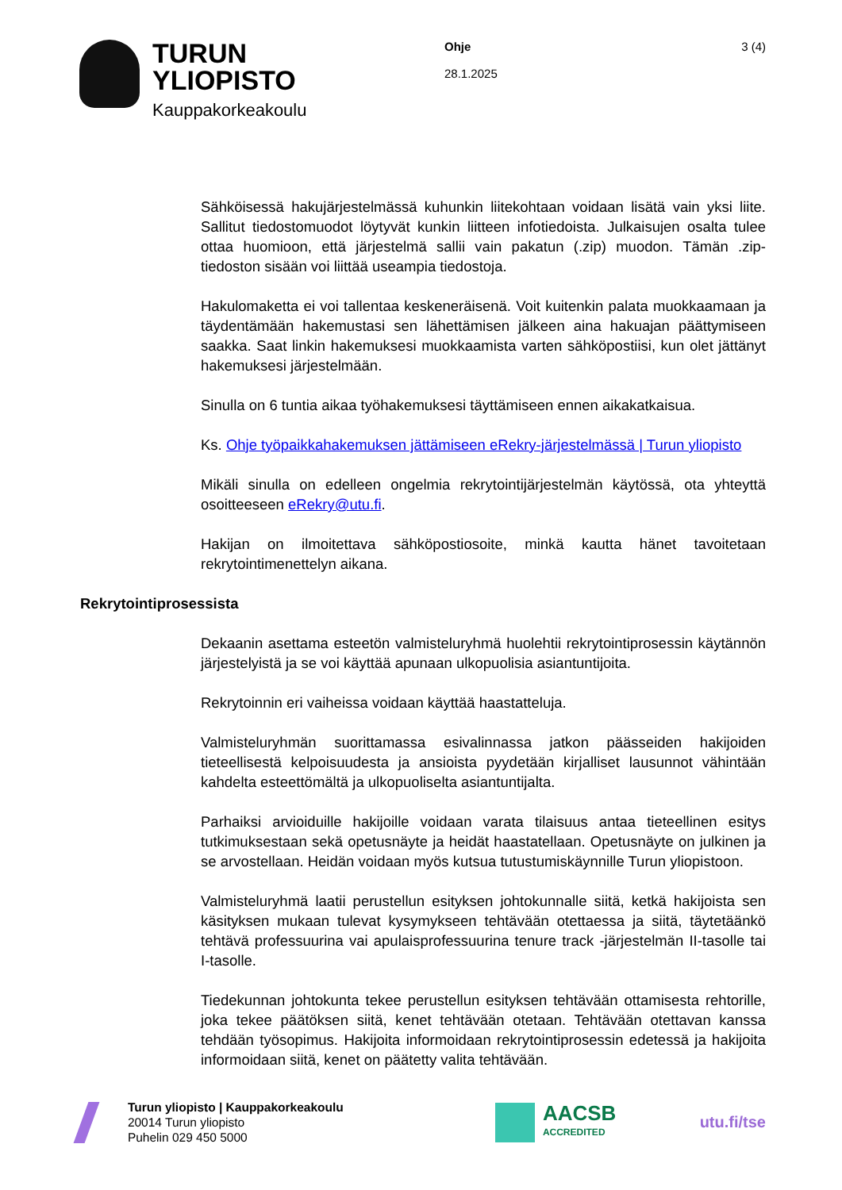TURUN
YLIOPISTO
Kauppakorkeakoulu
Ohje
28.1.2025
3 (4)
Sähköisessä hakujärjestelmässä kuhunkin liitekohtaan voidaan lisätä vain yksi liite. Sallitut tiedostomuodot löytyvät kunkin liitteen infotiedoista. Julkaisujen osalta tulee ottaa huomioon, että järjestelmä sallii vain pakatun (.zip) muodon. Tämän .zip-tiedoston sisään voi liittää useampia tiedostoja.
Hakulomaketta ei voi tallentaa keskeneräisenä. Voit kuitenkin palata muokkaamaan ja täydentämään hakemustasi sen lähettämisen jälkeen aina hakuajan päättymiseen saakka. Saat linkin hakemuksesi muokkaamista varten sähköpostiisi, kun olet jättänyt hakemuksesi järjestelmään.
Sinulla on 6 tuntia aikaa työhakemuksesi täyttämiseen ennen aikakatkaisua.
Ks. Ohje työpaikkahakemuksen jättämiseen eRekry-järjestelmässä | Turun yliopisto
Mikäli sinulla on edelleen ongelmia rekrytointijärjestelmän käytössä, ota yhteyttä osoitteeseen eRekry@utu.fi.
Hakijan on ilmoitettava sähköpostiosoite, minkä kautta hänet tavoitetaan rekrytointimenettelyn aikana.
Rekrytointiprosessista
Dekaanin asettama esteetön valmisteluryhmä huolehtii rekrytointiprosessin käytännön järjestelyistä ja se voi käyttää apunaan ulkopuolisia asiantuntijoita.
Rekrytoinnin eri vaiheissa voidaan käyttää haastatteluja.
Valmisteluryhmän suorittamassa esivalinnassa jatkon päässeiden hakijoiden tieteellisestä kelpoisuudesta ja ansioista pyydetään kirjalliset lausunnot vähintään kahdelta esteettömältä ja ulkopuoliselta asiantuntijalta.
Parhaiksi arvioiduille hakijoille voidaan varata tilaisuus antaa tieteellinen esitys tutkimuksestaan sekä opetusnäyte ja heidät haastatellaan. Opetusnäyte on julkinen ja se arvostellaan. Heidän voidaan myös kutsua tutustumiskäynnille Turun yliopistoon.
Valmisteluryhmä laatii perustellun esityksen johtokunnalle siitä, ketkä hakijoista sen käsityksen mukaan tulevat kysymykseen tehtävään otettaessa ja siitä, täytetäänkö tehtävä professuurina vai apulaisprofessuurina tenure track -järjestelmän II-tasolle tai I-tasolle.
Tiedekunnan johtokunta tekee perustellun esityksen tehtävään ottamisesta rehtorille, joka tekee päätöksen siitä, kenet tehtävään otetaan. Tehtävään otettavan kanssa tehdään työsopimus. Hakijoita informoidaan rekrytointiprosessin edetessä ja hakijoita informoidaan siitä, kenet on päätetty valita tehtävään.
Turun yliopisto | Kauppakorkeakoulu
20014 Turun yliopisto
Puhelin 029 450 5000
AACSB
ACCREDITED
utu.fi/tse